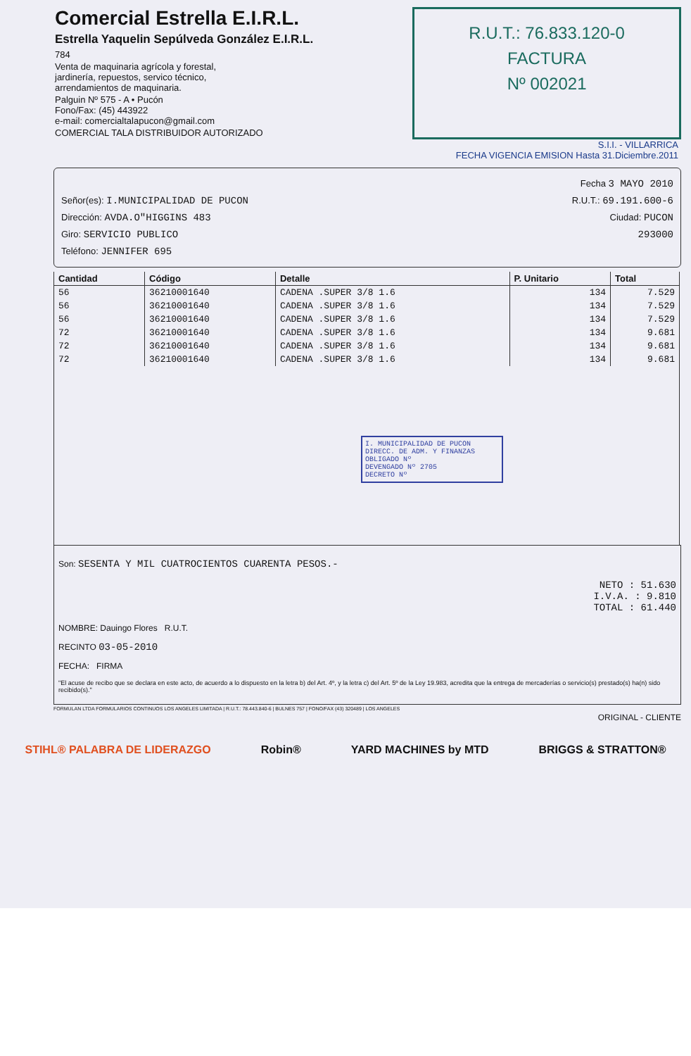Comercial Estrella E.I.R.L.
Estrella Yaquelin Sepúlveda González E.I.R.L.
784
Venta de maquinaria agrícola y forestal,
jardinería, repuestos, servico técnico,
arrendamientos de maquinaria.
Palguin Nº 575 - A • Pucón
Fono/Fax: (45) 443922
e-mail: comercialtalapucon@gmail.com
COMERCIAL TALA DISTRIBUIDOR AUTORIZADO
R.U.T.: 76.833.120-0
FACTURA
Nº 002021
S.I.I. - VILLARRICA
FECHA VIGENCIA EMISION Hasta 31.Diciembre.2011
Fecha 3 MAYO 2010
Señor(es): I.MUNICIPALIDAD DE PUCON R.U.T.: 69.191.600-6
Dirección: AVDA.O"HIGGINS 483 Ciudad: PUCON
Giro: SERVICIO PUBLICO 293000
Teléfono: JENNIFER 695
| Cantidad | Código | Detalle | P. Unitario | Total |
| --- | --- | --- | --- | --- |
| 56 | 36210001640 | CADENA .SUPER 3/8 1.6 | 134 | 7.529 |
| 56 | 36210001640 | CADENA .SUPER 3/8 1.6 | 134 | 7.529 |
| 56 | 36210001640 | CADENA .SUPER 3/8 1.6 | 134 | 7.529 |
| 72 | 36210001640 | CADENA .SUPER 3/8 1.6 | 134 | 9.681 |
| 72 | 36210001640 | CADENA .SUPER 3/8 1.6 | 134 | 9.681 |
| 72 | 36210001640 | CADENA .SUPER 3/8 1.6 | 134 | 9.681 |
| I. MUNICIPALIDAD DE PUCON DIRECC. DE ADM. Y FINANZAS OBLIGADO Nº DEVENGADO Nº 2705 DECRETO Nº | | | | |
Son: SESENTA Y MIL CUATROCIENTOS CUARENTA PESOS.-
NETO : 51.630
I.V.A. : 9.810
TOTAL : 61.440
NOMBRE: Dauingo Flores R.U.T.
RECINTO 03-05-2010
FECHA: FIRMA
"El acuse de recibo que se declara en este acto, de acuerdo a lo dispuesto en la letra b) del Art. 4º, y la letra c) del Art. 5º de la Ley 19.983, acredita que la entrega de mercaderías o servicio(s) prestado(s) ha(n) sido recibido(s)."
FORMULAN LTDA FORMULARIOS CONTINUOS LOS ANGELES LIMITADA | R.U.T.: 78.443.840-6 | BULNES 757 | FONO/FAX (43) 320489 | LOS ANGELES
ORIGINAL - CLIENTE
STIHL® PALABRA DE LIDERAZGO Robin® YARD MACHINES by MTD BRIGGS & STRATTON®